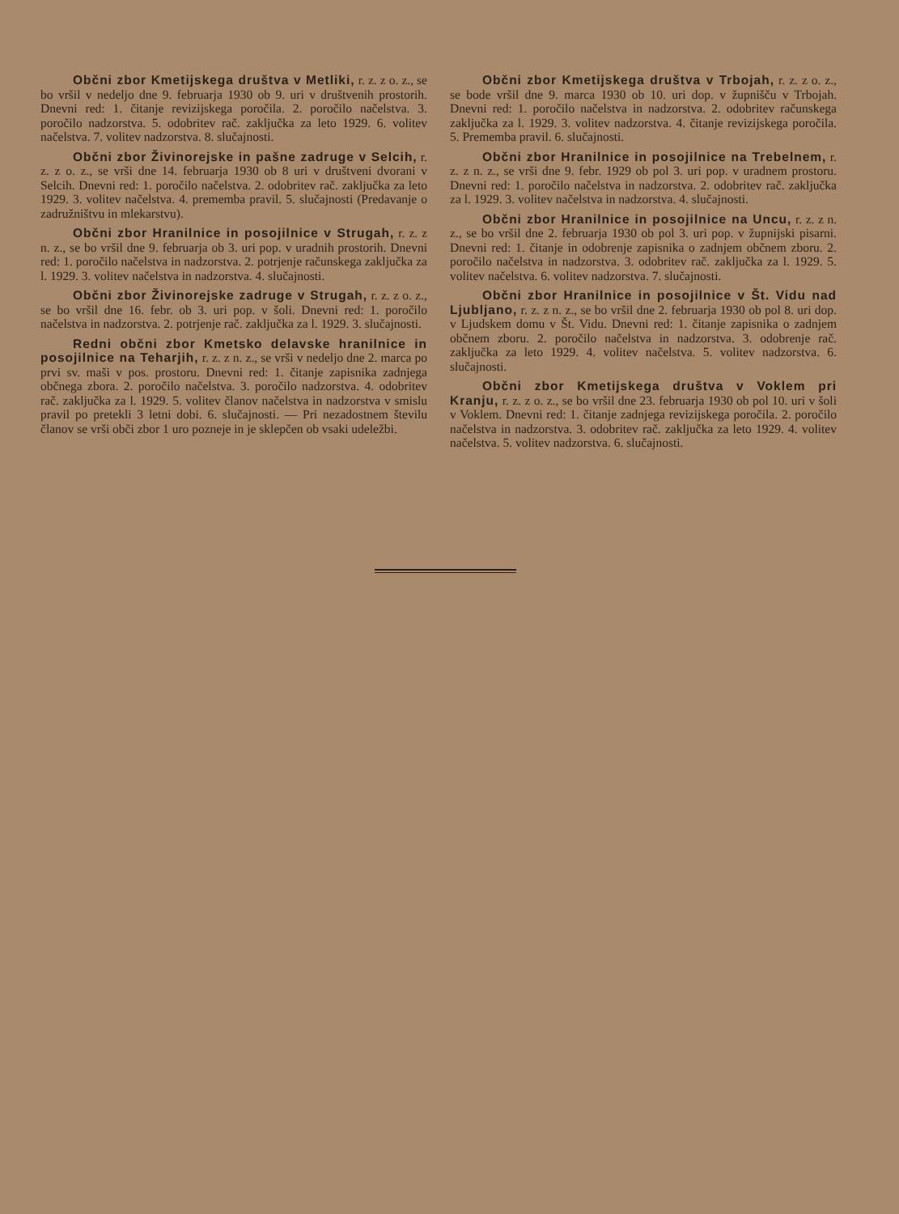Občni zbor Kmetijskega društva v Metliki, r. z. z o. z., se bo vršil v nedeljo dne 9. februarja 1930 ob 9. uri v društvenih prostorih. Dnevni red: 1. čitanje revizijskega poročila. 2. poročilo načelstva. 3. poročilo nadzorstva. 5. odobritev rač. zaključka za leto 1929. 6. volitev načelstva. 7. volitev nadzorstva. 8. slučajnosti.
Občni zbor Živinorejske in pašne zadruge v Selcih, r. z. z o. z., se vrši dne 14. februarja 1930 ob 8 uri v društveni dvorani v Selcih. Dnevni red: 1. poročilo načelstva. 2. odobritev rač. zaključka za leto 1929. 3. volitev načelstva. 4. prememba pravil. 5. slučajnosti (Predavanje o zadružništvu in mlekarstvu).
Občni zbor Hranilnice in posojilnice v Strugah, r. z. z n. z., se bo vršil dne 9. februarja ob 3. uri pop. v uradnih prostorih. Dnevni red: 1. poročilo načelstva in nadzorstva. 2. potrjenje računskega zaključka za l. 1929. 3. volitev načelstva in nadzorstva. 4. slučajnosti.
Občni zbor Živinorejske zadruge v Strugah, r. z. z o. z., se bo vršil dne 16. febr. ob 3. uri pop. v šoli. Dnevni red: 1. poročilo načelstva in nadzorstva. 2. potrjenje rač. zaključka za l. 1929. 3. slučajnosti.
Redni občni zbor Kmetsko delavske hranilnice in posojilnice na Teharjih, r. z. z n. z., se vrši v nedeljo dne 2. marca po prvi sv. maši v pos. prostoru. Dnevni red: 1. čitanje zapisnika zadnjega občnega zbora. 2. poročilo načelstva. 3. poročilo nadzorstva. 4. odobritev rač. zaključka za l. 1929. 5. volitev članov načelstva in nadzorstva v smislu pravil po pretekli 3 letni dobi. 6. slučajnosti. — Pri nezadostnem številu članov se vrši obči zbor 1 uro pozneje in je sklepčen ob vsaki udeležbi.
Občni zbor Kmetijskega društva v Trbojah, r. z. z o. z., se bode vršil dne 9. marca 1930 ob 10. uri dop. v župnišču v Trbojah. Dnevni red: 1. poročilo načelstva in nadzorstva. 2. odobritev računskega zaključka za l. 1929. 3. volitev nadzorstva. 4. čitanje revizijskega poročila. 5. Prememba pravil. 6. slučajnosti.
Občni zbor Hranilnice in posojilnice na Trebelnem, r. z. z n. z., se vrši dne 9. febr. 1929 ob pol 3. uri pop. v uradnem prostoru. Dnevni red: 1. poročilo načelstva in nadzorstva. 2. odobritev rač. zaključka za l. 1929. 3. volitev načelstva in nadzorstva. 4. slučajnosti.
Občni zbor Hranilnice in posojilnice na Uncu, r. z. z n. z., se bo vršil dne 2. februarja 1930 ob pol 3. uri pop. v župnijski pisarni. Dnevni red: 1. čitanje in odobrenje zapisnika o zadnjem občnem zboru. 2. poročilo načelstva in nadzorstva. 3. odobritev rač. zaključka za l. 1929. 5. volitev načelstva. 6. volitev nadzorstva. 7. slučajnosti.
Občni zbor Hranilnice in posojilnice v Št. Vidu nad Ljubljano, r. z. z n. z., se bo vršil dne 2. februarja 1930 ob pol 8. uri dop. v Ljudskem domu v Št. Vidu. Dnevni red: 1. čitanje zapisnika o zadnjem občnem zboru. 2. poročilo načelstva in nadzorstva. 3. odobrenje rač. zaključka za leto 1929. 4. volitev načelstva. 5. volitev nadzorstva. 6. slučajnosti.
Občni zbor Kmetijskega društva v Voklem pri Kranju, r. z. z o. z., se bo vršil dne 23. februarja 1930 ob pol 10. uri v šoli v Voklem. Dnevni red: 1. čitanje zadnjega revizijskega poročila. 2. poročilo načelstva in nadzorstva. 3. odobritev rač. zaključka za leto 1929. 4. volitev načelstva. 5. volitev nadzorstva. 6. slučajnosti.